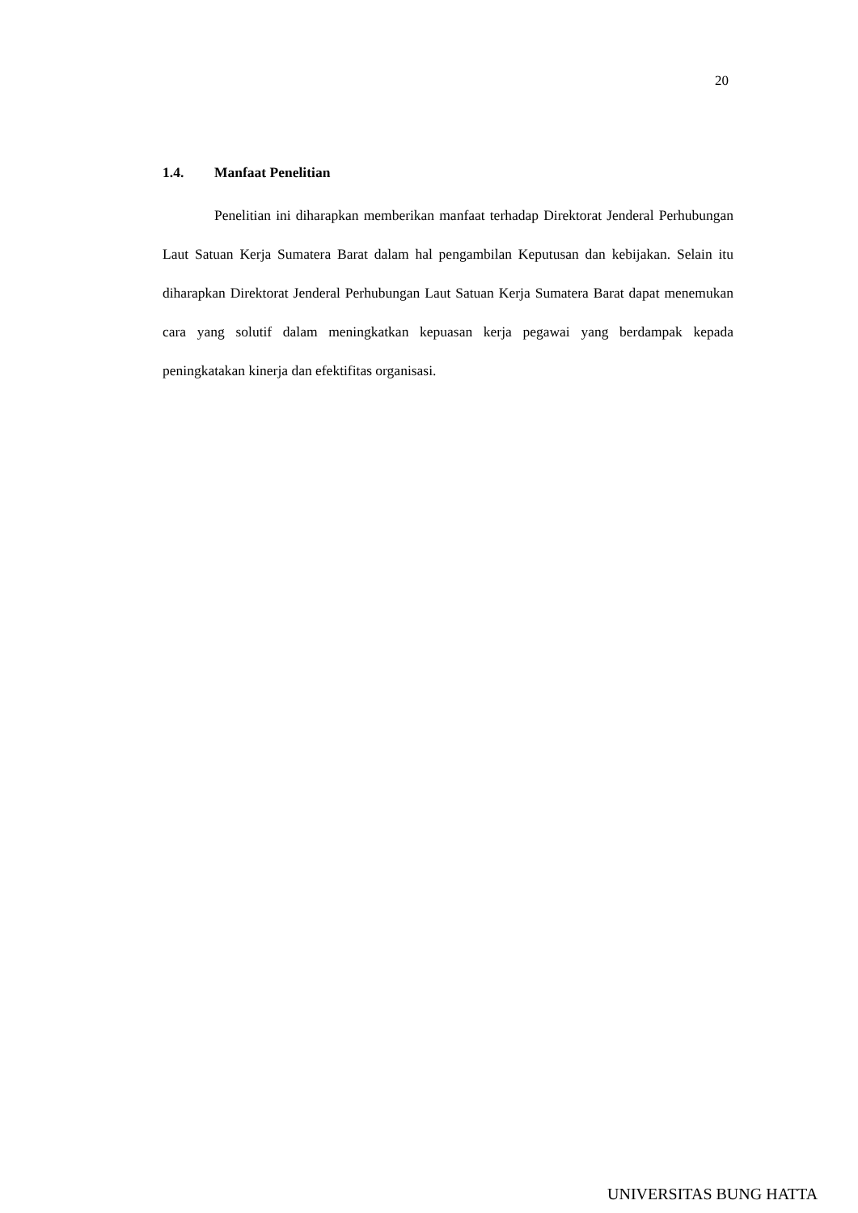20
1.4. Manfaat Penelitian
Penelitian ini diharapkan memberikan manfaat terhadap Direktorat Jenderal Perhubungan Laut Satuan Kerja Sumatera Barat dalam hal pengambilan Keputusan dan kebijakan. Selain itu diharapkan Direktorat Jenderal Perhubungan Laut Satuan Kerja Sumatera Barat dapat menemukan cara yang solutif dalam meningkatkan kepuasan kerja pegawai yang berdampak kepada peningkatakan kinerja dan efektifitas organisasi.
UNIVERSITAS BUNG HATTA